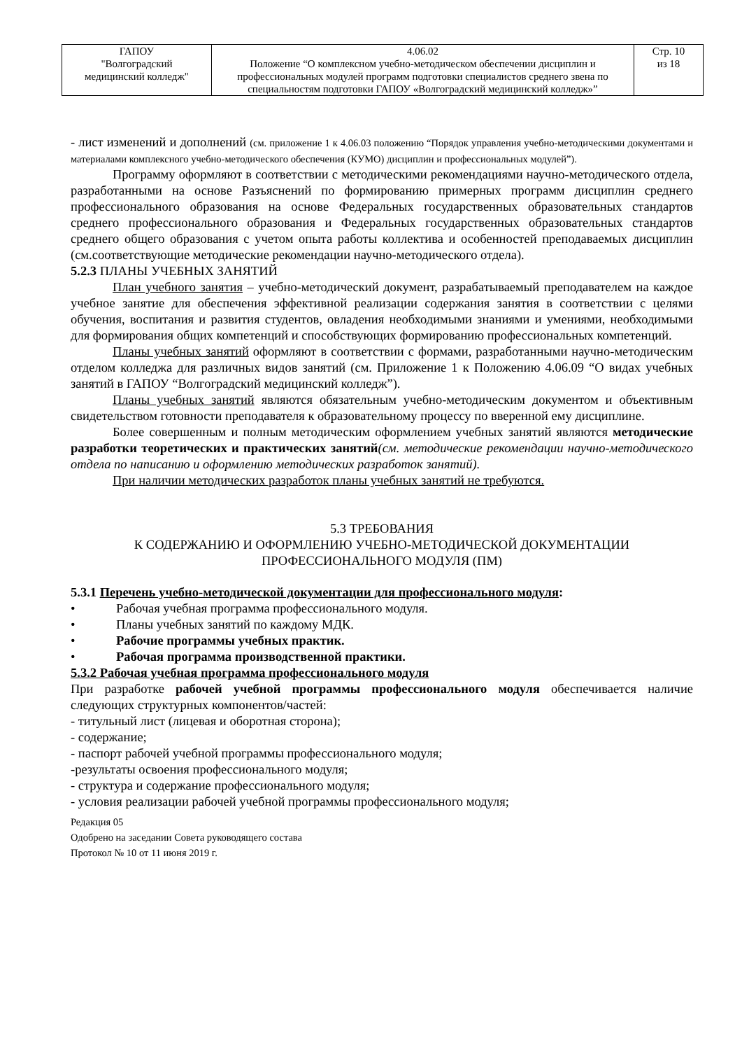| ГАПОУ "Волгоградский медицинский колледж" | 4.06.02 Положение “О комплексном учебно-методическом обеспечении дисциплин и профессиональных модулей программ подготовки специалистов среднего звена по специальностям подготовки ГАПОУ «Волгоградский медицинский колледж»” | Стр. 10 из 18 |
- лист изменений и дополнений (см. приложение 1 к 4.06.03 положению “Порядок управления учебно-методическими документами и материалами комплексного учебно-методического обеспечения (КУМО) дисциплин и профессиональных модулей”).
Программу оформляют в соответствии с методическими рекомендациями научно-методического отдела, разработанными на основе Разъяснений по формированию примерных программ дисциплин среднего профессионального образования на основе Федеральных государственных образовательных стандартов среднего профессионального образования и Федеральных государственных образовательных стандартов среднего общего образования с учетом опыта работы коллектива и особенностей преподаваемых дисциплин (см.соответствующие методические рекомендации научно-методического отдела).
5.2.3 ПЛАНЫ УЧЕБНЫХ ЗАНЯТИЙ
План учебного занятия – учебно-методический документ, разрабатываемый преподавателем на каждое учебное занятие для обеспечения эффективной реализации содержания занятия в соответствии с целями обучения, воспитания и развития студентов, овладения необходимыми знаниями и умениями, необходимыми для формирования общих компетенций и способствующих формированию профессиональных компетенций.
Планы учебных занятий оформляют в соответствии с формами, разработанными научно-методическим отделом колледжа для различных видов занятий (см. Приложение 1 к Положению 4.06.09 “О видах учебных занятий в ГАПОУ “Волгоградский медицинский колледж”).
Планы учебных занятий являются обязательным учебно-методическим документом и объективным свидетельством готовности преподавателя к образовательному процессу по вверенной ему дисциплине.
Более совершенным и полным методическим оформлением учебных занятий являются методические разработки теоретических и практических занятий(см. методические рекомендации научно-методического отдела по написанию и оформлению методических разработок занятий).
При наличии методических разработок планы учебных занятий не требуются.
5.3 ТРЕБОВАНИЯ
К СОДЕРЖАНИЮ И ОФОРМЛЕНИЮ УЧЕБНО-МЕТОДИЧЕСКОЙ ДОКУМЕНТАЦИИ
ПРОФЕССИОНАЛЬНОГО МОДУЛЯ (ПМ)
5.3.1 Перечень учебно-методической документации для профессионального модуля:
• Рабочая учебная программа профессионального модуля.
• Планы учебных занятий по каждому МДК.
• Рабочие программы учебных практик.
• Рабочая программа производственной практики.
5.3.2 Рабочая учебная программа профессионального модуля
При разработке рабочей учебной программы профессионального модуля обеспечивается наличие следующих структурных компонентов/частей:
- титульный лист (лицевая и оборотная сторона);
- содержание;
- паспорт рабочей учебной программы профессионального модуля;
-результаты освоения профессионального модуля;
- структура и содержание профессионального модуля;
- условия реализации рабочей учебной программы профессионального модуля;
Редакция 05
Одобрено на заседании Совета руководящего состава
Протокол № 10 от 11 июня 2019 г.